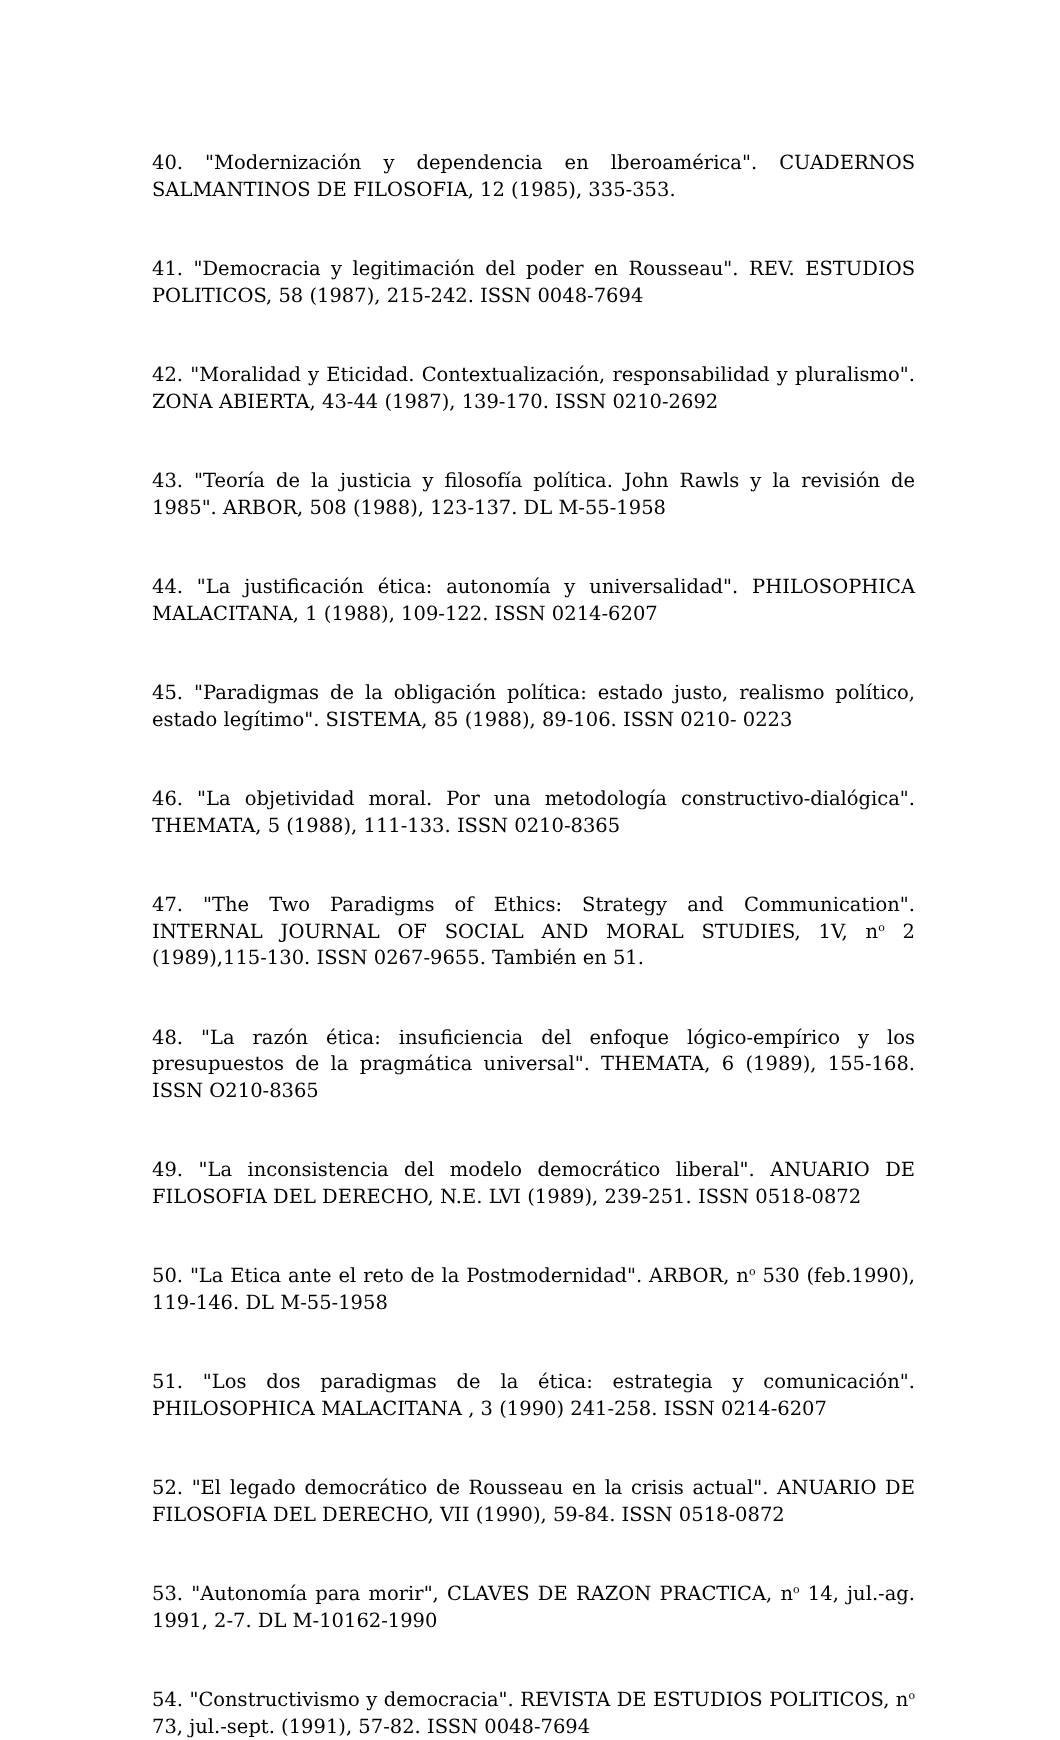40. "Modernización y dependencia en lberoamérica". CUADERNOS SALMANTINOS DE FILOSOFIA, 12 (1985), 335-353.
41. "Democracia y legitimación del poder en Rousseau". REV. ESTUDIOS POLITICOS, 58 (1987), 215-242. ISSN 0048-7694
42. "Moralidad y Eticidad. Contextualización, responsabilidad y pluralismo". ZONA ABIERTA, 43-44 (1987), 139-170. ISSN 0210-2692
43. "Teoría de la justicia y filosofía política. John Rawls y la revisión de 1985". ARBOR, 508 (1988), 123-137. DL M-55-1958
44. "La justificación ética: autonomía y universalidad". PHILOSOPHICA MALACITANA, 1 (1988), 109-122. ISSN 0214-6207
45. "Paradigmas de la obligación política: estado justo, realismo político, estado legítimo". SISTEMA, 85 (1988), 89-106. ISSN 0210- 0223
46. "La objetividad moral. Por una metodología constructivo-dialógica". THEMATA, 5 (1988), 111-133. ISSN 0210-8365
47. "The Two Paradigms of Ethics: Strategy and Communication". INTERNAL JOURNAL OF SOCIAL AND MORAL STUDIES, 1V, n<sup>o</sup> 2 (1989),115-130. ISSN 0267-9655. También en 51.
48. "La razón ética: insuficiencia del enfoque lógico-empírico y los presupuestos de la pragmática universal". THEMATA, 6 (1989), 155-168. ISSN O210-8365
49. "La inconsistencia del modelo democrático liberal". ANUARIO DE FILOSOFIA DEL DERECHO, N.E. LVI (1989), 239-251. ISSN 0518-0872
50. "La Etica ante el reto de la Postmodernidad". ARBOR, n<sup>o</sup> 530 (feb.1990), 119-146. DL M-55-1958
51. "Los dos paradigmas de la ética: estrategia y comunicación". PHILOSOPHICA MALACITANA , 3 (1990) 241-258. ISSN 0214-6207
52. "El legado democrático de Rousseau en la crisis actual". ANUARIO DE FILOSOFIA DEL DERECHO, VII (1990), 59-84. ISSN 0518-0872
53. "Autonomía para morir", CLAVES DE RAZON PRACTICA, n<sup>o</sup> 14, jul.-ag. 1991, 2-7. DL M-10162-1990
54. "Constructivismo y democracia". REVISTA DE ESTUDIOS POLITICOS, n<sup>o</sup> 73, jul.-sept. (1991), 57-82. ISSN 0048-7694